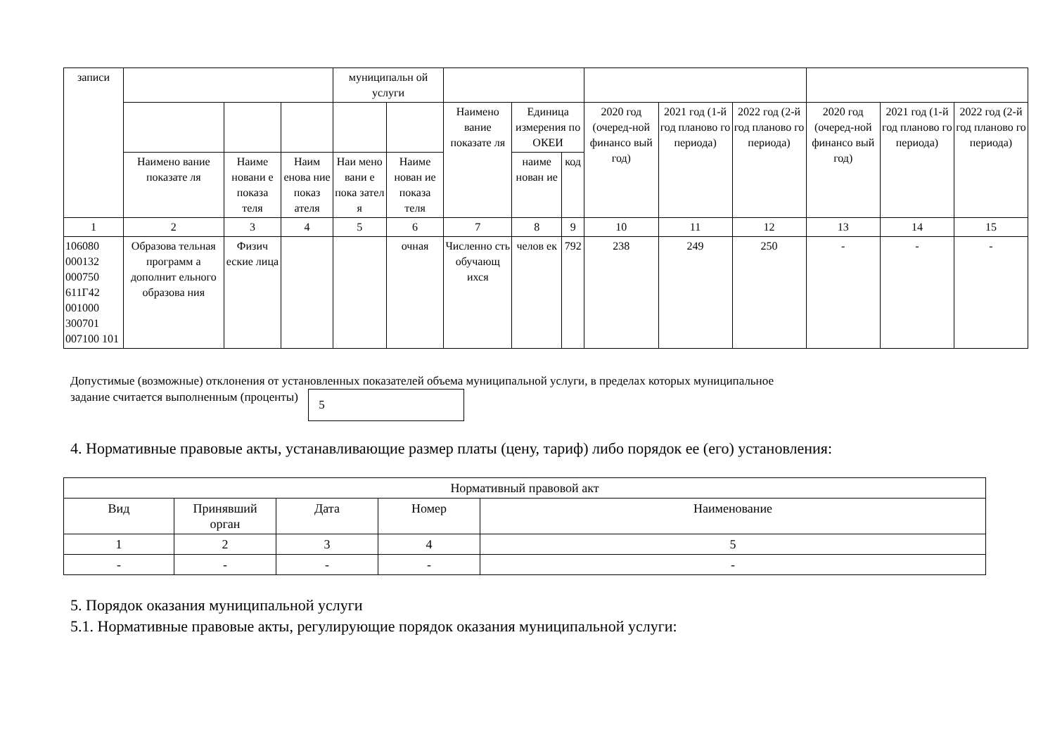| записи | | | | муниципальн ой услуги | | | | | | | | | | |
| | | | | | | Наимено вание показате ля | Единица измерения по ОКЕИ | | 2020 год (очеред-ной финансо вый год) | 2021 год (1-й год планово го периода) | 2022 год (2-й год планово го периода) | 2020 год (очеред-ной финансо вый год) | 2021 год (1-й год планово го периода) | 2022 год (2-й год планово го периода) |
| | Наимено вание показате ля | Наиме новани е показа теля | Наим енова ние показ ателя | Наи мено вани е пока зател я | Наиме нован ие показа теля | | наиме нован ие | код | | | | | | |
| 1 | 2 | 3 | 4 | 5 | 6 | 7 | 8 | 9 | 10 | 11 | 12 | 13 | 14 | 15 |
| 106080 000132 000750 611Г42 001000 300701 007100 101 | Образова тельная программ а дополнит ельного образова ния | Физич еские лица | | | очная | Численно сть обучающ ихся | челов ек | 792 | 238 | 249 | 250 | - | - | - |
Допустимые (возможные) отклонения от установленных показателей объема муниципальной услуги, в пределах которых муниципальное
задание считается выполненным (проценты) 5
4. Нормативные правовые акты, устанавливающие размер платы (цену, тариф) либо порядок ее (его) установления:
| Нормативный правовой акт | | | | |
| Вид | Принявший орган | Дата | Номер | Наименование |
| 1 | 2 | 3 | 4 | 5 |
| - | - | - | - | - |
5. Порядок оказания муниципальной услуги
5.1. Нормативные правовые акты, регулирующие порядок оказания муниципальной услуги: